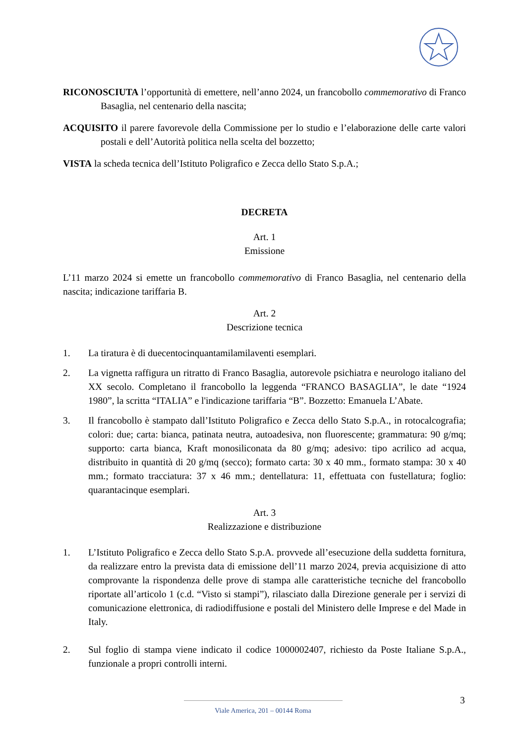RICONOSCIUTA l’opportunità di emettere, nell’anno 2024, un francobollo commemorativo di Franco Basaglia, nel centenario della nascita;
ACQUISITO il parere favorevole della Commissione per lo studio e l’elaborazione delle carte valori postali e dell’Autorità politica nella scelta del bozzetto;
VISTA la scheda tecnica dell’Istituto Poligrafico e Zecca dello Stato S.p.A.;
DECRETA
Art. 1
Emissione
L’11 marzo 2024 si emette un francobollo commemorativo di Franco Basaglia, nel centenario della nascita; indicazione tariffaria B.
Art. 2
Descrizione tecnica
1. La tiratura è di duecentocinquantamilamilaventi esemplari.
2. La vignetta raffigura un ritratto di Franco Basaglia, autorevole psichiatra e neurologo italiano del XX secolo. Completano il francobollo la leggenda “FRANCO BASAGLIA”, le date “1924 1980”, la scritta “ITALIA” e l'indicazione tariffaria “B”. Bozzetto: Emanuela L’Abate.
3. Il francobollo è stampato dall’Istituto Poligrafico e Zecca dello Stato S.p.A., in rotocalcografia; colori: due; carta: bianca, patinata neutra, autoadesiva, non fluorescente; grammatura: 90 g/mq; supporto: carta bianca, Kraft monosiliconata da 80 g/mq; adesivo: tipo acrilico ad acqua, distribuito in quantità di 20 g/mq (secco); formato carta: 30 x 40 mm., formato stampa: 30 x 40 mm.; formato tracciatura: 37 x 46 mm.; dentellatura: 11, effettuata con fustellatura; foglio: quarantacinque esemplari.
Art. 3
Realizzazione e distribuzione
1. L’Istituto Poligrafico e Zecca dello Stato S.p.A. provvede all’esecuzione della suddetta fornitura, da realizzare entro la prevista data di emissione dell’11 marzo 2024, previa acquisizione di atto comprovante la rispondenza delle prove di stampa alle caratteristiche tecniche del francobollo riportate all’articolo 1 (c.d. “Visto si stampi”), rilasciato dalla Direzione generale per i servizi di comunicazione elettronica, di radiodiffusione e postali del Ministero delle Imprese e del Made in Italy.
2. Sul foglio di stampa viene indicato il codice 1000002407, richiesto da Poste Italiane S.p.A., funzionale a propri controlli interni.
3
Viale America, 201 – 00144 Roma